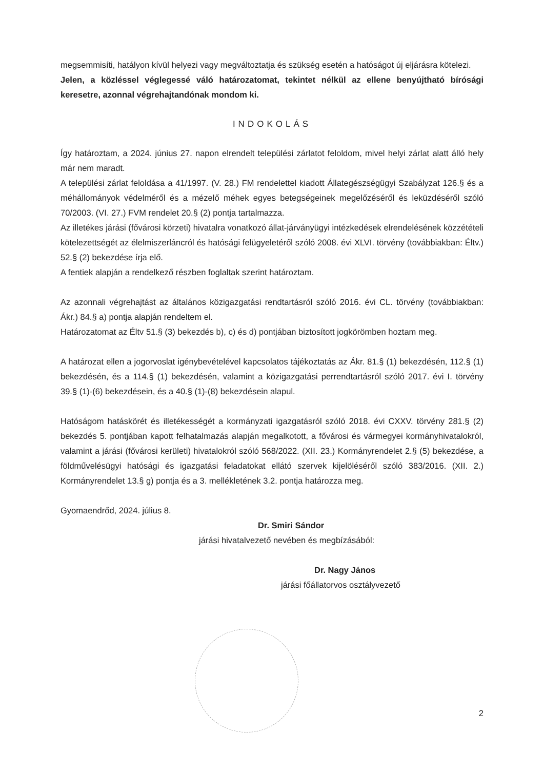megsemmisíti, hatályon kívül helyezi vagy megváltoztatja és szükség esetén a hatóságot új eljárásra kötelezi.
Jelen, a közléssel véglegessé váló határozatomat, tekintet nélkül az ellene benyújtható bírósági keresetre, azonnal végrehajtandónak mondom ki.
INDOKOLÁS
Így határoztam, a 2024. június 27. napon elrendelt települési zárlatot feloldom, mivel helyi zárlat alatt álló hely már nem maradt.
A települési zárlat feloldása a 41/1997. (V. 28.) FM rendelettel kiadott Állategészségügyi Szabályzat 126.§ és a méhállományok védelméről és a mézelő méhek egyes betegségeinek megelőzéséről és leküzdéséről szóló 70/2003. (VI. 27.) FVM rendelet 20.§ (2) pontja tartalmazza.
Az illetékes járási (fővárosi körzeti) hivatalra vonatkozó állat-járványügyi intézkedések elrendelésének közzétételi kötelezettségét az élelmiszerláncról és hatósági felügyeletéről szóló 2008. évi XLVI. törvény (továbbiakban: Éltv.) 52.§ (2) bekezdése írja elő.
A fentiek alapján a rendelkező részben foglaltak szerint határoztam.
Az azonnali végrehajtást az általános közigazgatási rendtartásról szóló 2016. évi CL. törvény (továbbiakban: Ákr.) 84.§ a) pontja alapján rendeltem el.
Határozatomat az Éltv 51.§ (3) bekezdés b), c) és d) pontjában biztosított jogkörömben hoztam meg.
A határozat ellen a jogorvoslat igénybevételével kapcsolatos tájékoztatás az Ákr. 81.§ (1) bekezdésén, 112.§ (1) bekezdésén, és a 114.§ (1) bekezdésén, valamint a közigazgatási perrendtartásról szóló 2017. évi I. törvény 39.§ (1)-(6) bekezdésein, és a 40.§ (1)-(8) bekezdésein alapul.
Hatóságom hatáskörét és illetékességét a kormányzati igazgatásról szóló 2018. évi CXXV. törvény 281.§ (2) bekezdés 5. pontjában kapott felhatalmazás alapján megalkotott, a fővárosi és vármegyei kormányhivatalokról, valamint a járási (fővárosi kerületi) hivatalokról szóló 568/2022. (XII. 23.) Kormányrendelet 2.§ (5) bekezdése, a földművelésügyi hatósági és igazgatási feladatokat ellátó szervek kijelöléséről szóló 383/2016. (XII. 2.) Kormányrendelet 13.§ g) pontja és a 3. mellékletének 3.2. pontja határozza meg.
Gyomaendrőd, 2024. július 8.
Dr. Smiri Sándor
járási hivatalvezető nevében és megbízásából:
Dr. Nagy János
járási főállatorvos osztályvezető
2